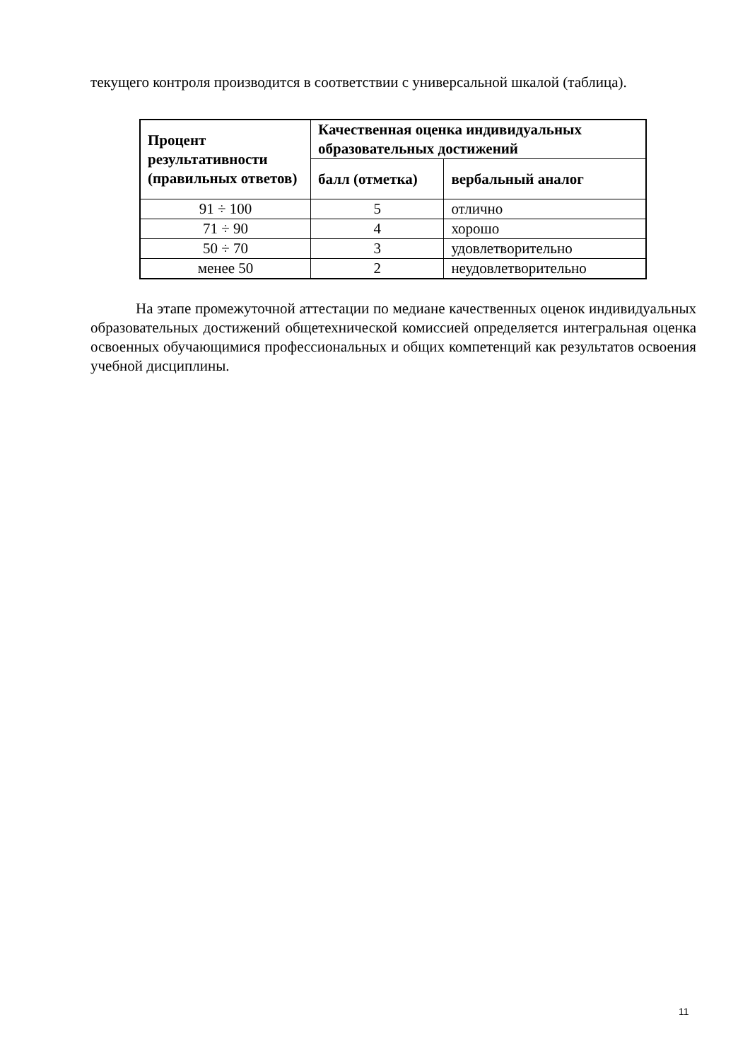текущего контроля производится в соответствии с универсальной шкалой (таблица).
| Процент результативности (правильных ответов) | Качественная оценка индивидуальных образовательных достижений | |
| --- | --- | --- |
| | балл (отметка) | вербальный аналог |
| 91 ÷ 100 | 5 | отлично |
| 71 ÷ 90 | 4 | хорошо |
| 50 ÷ 70 | 3 | удовлетворительно |
| менее 50 | 2 | неудовлетворительно |
На этапе промежуточной аттестации по медиане качественных оценок индивидуальных образовательных достижений общетехнической комиссией определяется интегральная оценка освоенных обучающимися профессиональных и общих компетенций как результатов освоения учебной дисциплины.
11